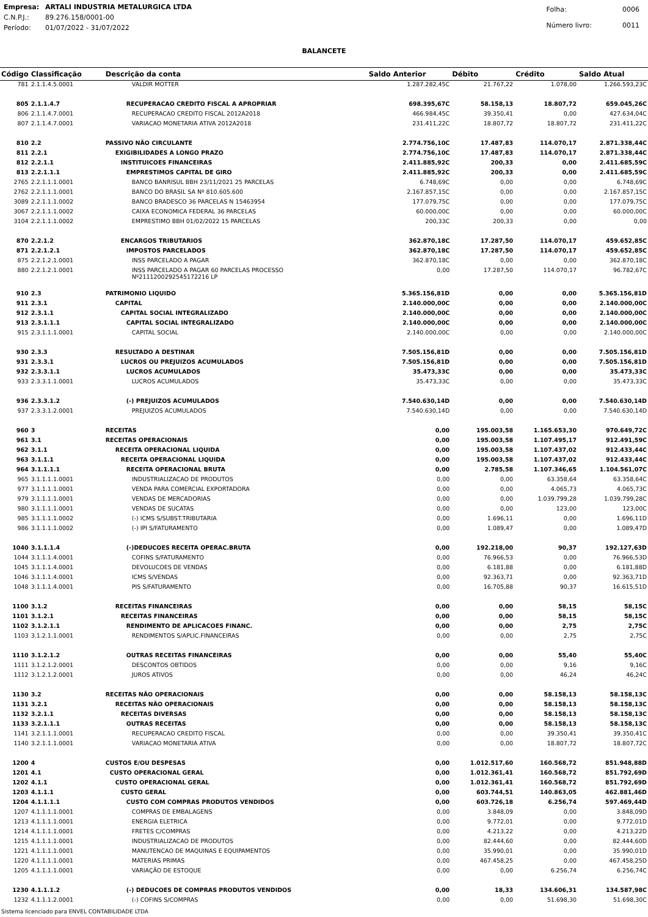| Empresa: | ARTALI INDUSTRIA METALURGICA LTDA |
| C.N.P.J.: | 89.276.158/0001-00 |
| Período: | 01/07/2022 - 31/07/2022 |
| Folha: | 0006 |
| Número livro: | 0011 |
BALANCETE
| Código | Classificação | Descrição da conta | Saldo Anterior | Débito | Crédito | Saldo Atual |
| --- | --- | --- | --- | --- | --- | --- |
| 781 | 2.1.1.4.5.0001 | VALDIR MOTTER | 1.287.282,45C | 21.767,22 | 1.078,00 | 1.266.593,23C |
| 805 | 2.1.1.4.7 | RECUPERACAO CREDITO FISCAL A APROPRIAR | 698.395,67C | 58.158,13 | 18.807,72 | 659.045,26C |
| 806 | 2.1.1.4.7.0001 | RECUPERACAO CREDITO FISCAL 2012A2018 | 466.984,45C | 39.350,41 | 0,00 | 427.634,04C |
| 807 | 2.1.1.4.7.0001 | VARIACAO MONETARIA ATIVA 2012A2018 | 231.411,22C | 18.807,72 | 18.807,72 | 231.411,22C |
| 810 | 2.2 | PASSIVO NÃO CIRCULANTE | 2.774.756,10C | 17.487,83 | 114.070,17 | 2.871.338,44C |
| 811 | 2.2.1 | EXIGIBILIDADES A LONGO PRAZO | 2.774.756,10C | 17.487,83 | 114.070,17 | 2.871.338,44C |
| 812 | 2.2.1.1 | INSTITUICOES FINANCEIRAS | 2.411.885,92C | 200,33 | 0,00 | 2.411.685,59C |
| 813 | 2.2.1.1.1 | EMPRESTIMOS CAPITAL DE GIRO | 2.411.885,92C | 200,33 | 0,00 | 2.411.685,59C |
| 2765 | 2.2.1.1.1.0001 | BANCO BANRISUL BBH 23/11/2021 25 PARCELAS | 6.748,69C | 0,00 | 0,00 | 6.748,69C |
| 2762 | 2.2.1.1.1.0001 | BANCO DO BRASIL SA Nº 810.605.600 | 2.167.857,15C | 0,00 | 0,00 | 2.167.857,15C |
| 3089 | 2.2.1.1.1.0002 | BANCO BRADESCO 36 PARCELAS N 15463954 | 177.079,75C | 0,00 | 0,00 | 177.079,75C |
| 3067 | 2.2.1.1.1.0002 | CAIXA ECONOMICA FEDERAL 36 PARCELAS | 60.000,00C | 0,00 | 0,00 | 60.000,00C |
| 3104 | 2.2.1.1.1.0002 | EMPRESTIMO BBH 01/02/2022 15 PARCELAS | 200,33C | 200,33 | 0,00 | 0,00 |
| 870 | 2.2.1.2 | ENCARGOS TRIBUTARIOS | 362.870,18C | 17.287,50 | 114.070,17 | 459.652,85C |
| 871 | 2.2.1.2.1 | IMPOSTOS PARCELADOS | 362.870,18C | 17.287,50 | 114.070,17 | 459.652,85C |
| 875 | 2.2.1.2.1.0001 | INSS PARCELADO A PAGAR | 362.870,18C | 0,00 | 0,00 | 362.870,18C |
| 880 | 2.2.1.2.1.0001 | INSS PARCELADO A PAGAR 60 PARCELAS PROCESSO Nº2111200292545172216 LP | 0,00 | 17.287,50 | 114.070,17 | 96.782,67C |
| 910 | 2.3 | PATRIMONIO LIQUIDO | 5.365.156,81D | 0,00 | 0,00 | 5.365.156,81D |
| 911 | 2.3.1 | CAPITAL | 2.140.000,00C | 0,00 | 0,00 | 2.140.000,00C |
| 912 | 2.3.1.1 | CAPITAL SOCIAL INTEGRALIZADO | 2.140.000,00C | 0,00 | 0,00 | 2.140.000,00C |
| 913 | 2.3.1.1.1 | CAPITAL SOCIAL INTEGRALIZADO | 2.140.000,00C | 0,00 | 0,00 | 2.140.000,00C |
| 915 | 2.3.1.1.1.0001 | CAPITAL SOCIAL | 2.140.000,00C | 0,00 | 0,00 | 2.140.000,00C |
| 930 | 2.3.3 | RESULTADO A DESTINAR | 7.505.156,81D | 0,00 | 0,00 | 7.505.156,81D |
| 931 | 2.3.3.1 | LUCROS OU PREJUIZOS ACUMULADOS | 7.505.156,81D | 0,00 | 0,00 | 7.505.156,81D |
| 932 | 2.3.3.1.1 | LUCROS ACUMULADOS | 35.473,33C | 0,00 | 0,00 | 35.473,33C |
| 933 | 2.3.3.1.1.0001 | LUCROS ACUMULADOS | 35.473,33C | 0,00 | 0,00 | 35.473,33C |
| 936 | 2.3.3.1.2 | (-) PREJUIZOS ACUMULADOS | 7.540.630,14D | 0,00 | 0,00 | 7.540.630,14D |
| 937 | 2.3.3.1.2.0001 | PREJUIZOS ACUMULADOS | 7.540.630,14D | 0,00 | 0,00 | 7.540.630,14D |
| 960 | 3 | RECEITAS | 0,00 | 195.003,58 | 1.165.653,30 | 970.649,72C |
| 961 | 3.1 | RECEITAS OPERACIONAIS | 0,00 | 195.003,58 | 1.107.495,17 | 912.491,59C |
| 962 | 3.1.1 | RECEITA OPERACIONAL LIQUIDA | 0,00 | 195.003,58 | 1.107.437,02 | 912.433,44C |
| 963 | 3.1.1.1 | RECEITA OPERACIONAL LIQUIDA | 0,00 | 195.003,58 | 1.107.437,02 | 912.433,44C |
| 964 | 3.1.1.1.1 | RECEITA OPERACIONAL BRUTA | 0,00 | 2.785,58 | 1.107.346,65 | 1.104.561,07C |
| 965 | 3.1.1.1.1.0001 | INDUSTRIALIZACAO DE PRODUTOS | 0,00 | 0,00 | 63.358,64 | 63.358,64C |
| 977 | 3.1.1.1.1.0001 | VENDA PARA COMERCIAL EXPORTADORA | 0,00 | 0,00 | 4.065,73 | 4.065,73C |
| 979 | 3.1.1.1.1.0001 | VENDAS DE MERCADORIAS | 0,00 | 0,00 | 1.039.799,28 | 1.039.799,28C |
| 980 | 3.1.1.1.1.0001 | VENDAS DE SUCATAS | 0,00 | 0,00 | 123,00 | 123,00C |
| 985 | 3.1.1.1.1.0002 | (-) ICMS S/SUBST.TRIBUTARIA | 0,00 | 1.696,11 | 0,00 | 1.696,11D |
| 986 | 3.1.1.1.1.0002 | (-) IPI S/FATURAMENTO | 0,00 | 1.089,47 | 0,00 | 1.089,47D |
| 1040 | 3.1.1.1.4 | (-)DEDUCOES RECEITA OPERAC.BRUTA | 0,00 | 192.218,00 | 90,37 | 192.127,63D |
| 1044 | 3.1.1.1.4.0001 | COFINS S/FATURAMENTO | 0,00 | 76.966,53 | 0,00 | 76.966,53D |
| 1045 | 3.1.1.1.4.0001 | DEVOLUCOES DE VENDAS | 0,00 | 6.181,88 | 0,00 | 6.181,88D |
| 1046 | 3.1.1.1.4.0001 | ICMS S/VENDAS | 0,00 | 92.363,71 | 0,00 | 92.363,71D |
| 1048 | 3.1.1.1.4.0001 | PIS S/FATURAMENTO | 0,00 | 16.705,88 | 90,37 | 16.615,51D |
| 1100 | 3.1.2 | RECEITAS FINANCEIRAS | 0,00 | 0,00 | 58,15 | 58,15C |
| 1101 | 3.1.2.1 | RECEITAS FINANCEIRAS | 0,00 | 0,00 | 58,15 | 58,15C |
| 1102 | 3.1.2.1.1 | RENDIMENTO DE APLICACOES FINANC. | 0,00 | 0,00 | 2,75 | 2,75C |
| 1103 | 3.1.2.1.1.0001 | RENDIMENTOS S/APLIC.FINANCEIRAS | 0,00 | 0,00 | 2,75 | 2,75C |
| 1110 | 3.1.2.1.2 | OUTRAS RECEITAS FINANCEIRAS | 0,00 | 0,00 | 55,40 | 55,40C |
| 1111 | 3.1.2.1.2.0001 | DESCONTOS OBTIDOS | 0,00 | 0,00 | 9,16 | 9,16C |
| 1112 | 3.1.2.1.2.0001 | JUROS ATIVOS | 0,00 | 0,00 | 46,24 | 46,24C |
| 1130 | 3.2 | RECEITAS NÃO OPERACIONAIS | 0,00 | 0,00 | 58.158,13 | 58.158,13C |
| 1131 | 3.2.1 | RECEITAS NÃO OPERACIONAIS | 0,00 | 0,00 | 58.158,13 | 58.158,13C |
| 1132 | 3.2.1.1 | RECEITAS DIVERSAS | 0,00 | 0,00 | 58.158,13 | 58.158,13C |
| 1133 | 3.2.1.1.1 | OUTRAS RECEITAS | 0,00 | 0,00 | 58.158,13 | 58.158,13C |
| 1141 | 3.2.1.1.1.0001 | RECUPERACAO CREDITO FISCAL | 0,00 | 0,00 | 39.350,41 | 39.350,41C |
| 1140 | 3.2.1.1.1.0001 | VARIACAO MONETARIA ATIVA | 0,00 | 0,00 | 18.807,72 | 18.807,72C |
| 1200 | 4 | CUSTOS E/OU DESPESAS | 0,00 | 1.012.517,60 | 160.568,72 | 851.948,88D |
| 1201 | 4.1 | CUSTO OPERACIONAL GERAL | 0,00 | 1.012.361,41 | 160.568,72 | 851.792,69D |
| 1202 | 4.1.1 | CUSTO OPERACIONAL GERAL | 0,00 | 1.012.361,41 | 160.568,72 | 851.792,69D |
| 1203 | 4.1.1.1 | CUSTO GERAL | 0,00 | 603.744,51 | 140.863,05 | 462.881,46D |
| 1204 | 4.1.1.1.1 | CUSTO COM COMPRAS PRODUTOS VENDIDOS | 0,00 | 603.726,18 | 6.256,74 | 597.469,44D |
| 1207 | 4.1.1.1.1.0001 | COMPRAS DE EMBALAGENS | 0,00 | 3.848,09 | 0,00 | 3.848,09D |
| 1213 | 4.1.1.1.1.0001 | ENERGIA ELETRICA | 0,00 | 9.772,01 | 0,00 | 9.772,01D |
| 1214 | 4.1.1.1.1.0001 | FRETES C/COMPRAS | 0,00 | 4.213,22 | 0,00 | 4.213,22D |
| 1215 | 4.1.1.1.1.0001 | INDUSTRIALIZACAO DE PRODUTOS | 0,00 | 82.444,60 | 0,00 | 82.444,60D |
| 1221 | 4.1.1.1.1.0001 | MANUTENCAO DE MAQUINAS E EQUIPAMENTOS | 0,00 | 35.990,01 | 0,00 | 35.990,01D |
| 1220 | 4.1.1.1.1.0001 | MATERIAS PRIMAS | 0,00 | 467.458,25 | 0,00 | 467.458,25D |
| 1205 | 4.1.1.1.1.0001 | VARIAÇÃO DE ESTOQUE | 0,00 | 0,00 | 6.256,74 | 6.256,74C |
| 1230 | 4.1.1.1.2 | (-) DEDUCOES DE COMPRAS PRODUTOS VENDIDOS | 0,00 | 18,33 | 134.606,31 | 134.587,98C |
| 1232 | 4.1.1.1.2.0001 | (-) COFINS S/COMPRAS | 0,00 | 0,00 | 51.698,30 | 51.698,30C |
Sistema licenciado para ENVEL CONTABILIDADE LTDA